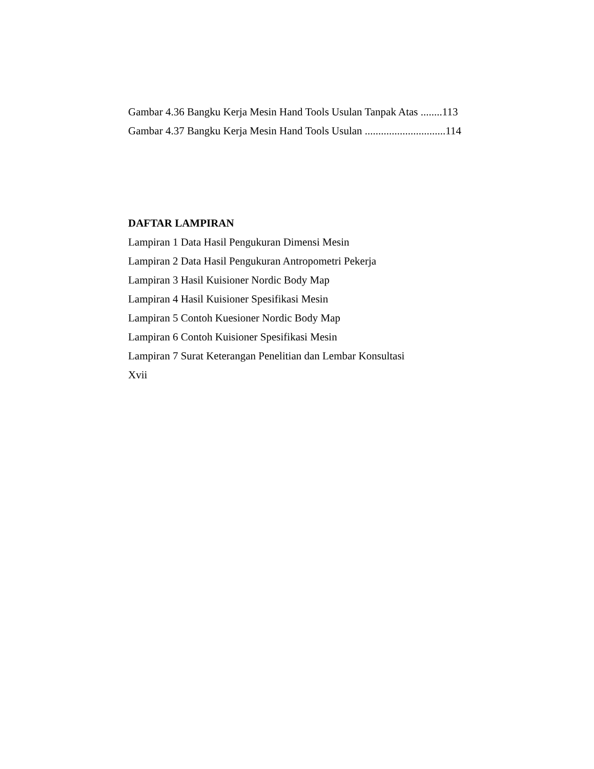Gambar 4.36 Bangku Kerja Mesin Hand Tools Usulan Tanpak Atas ........113
Gambar 4.37 Bangku Kerja Mesin Hand Tools Usulan ..............................114
DAFTAR LAMPIRAN
Lampiran 1 Data Hasil Pengukuran Dimensi Mesin
Lampiran 2 Data Hasil Pengukuran Antropometri Pekerja
Lampiran 3 Hasil Kuisioner Nordic Body Map
Lampiran 4 Hasil Kuisioner Spesifikasi Mesin
Lampiran 5 Contoh Kuesioner Nordic Body Map
Lampiran 6 Contoh Kuisioner Spesifikasi Mesin
Lampiran 7 Surat Keterangan Penelitian dan Lembar Konsultasi
Xvii